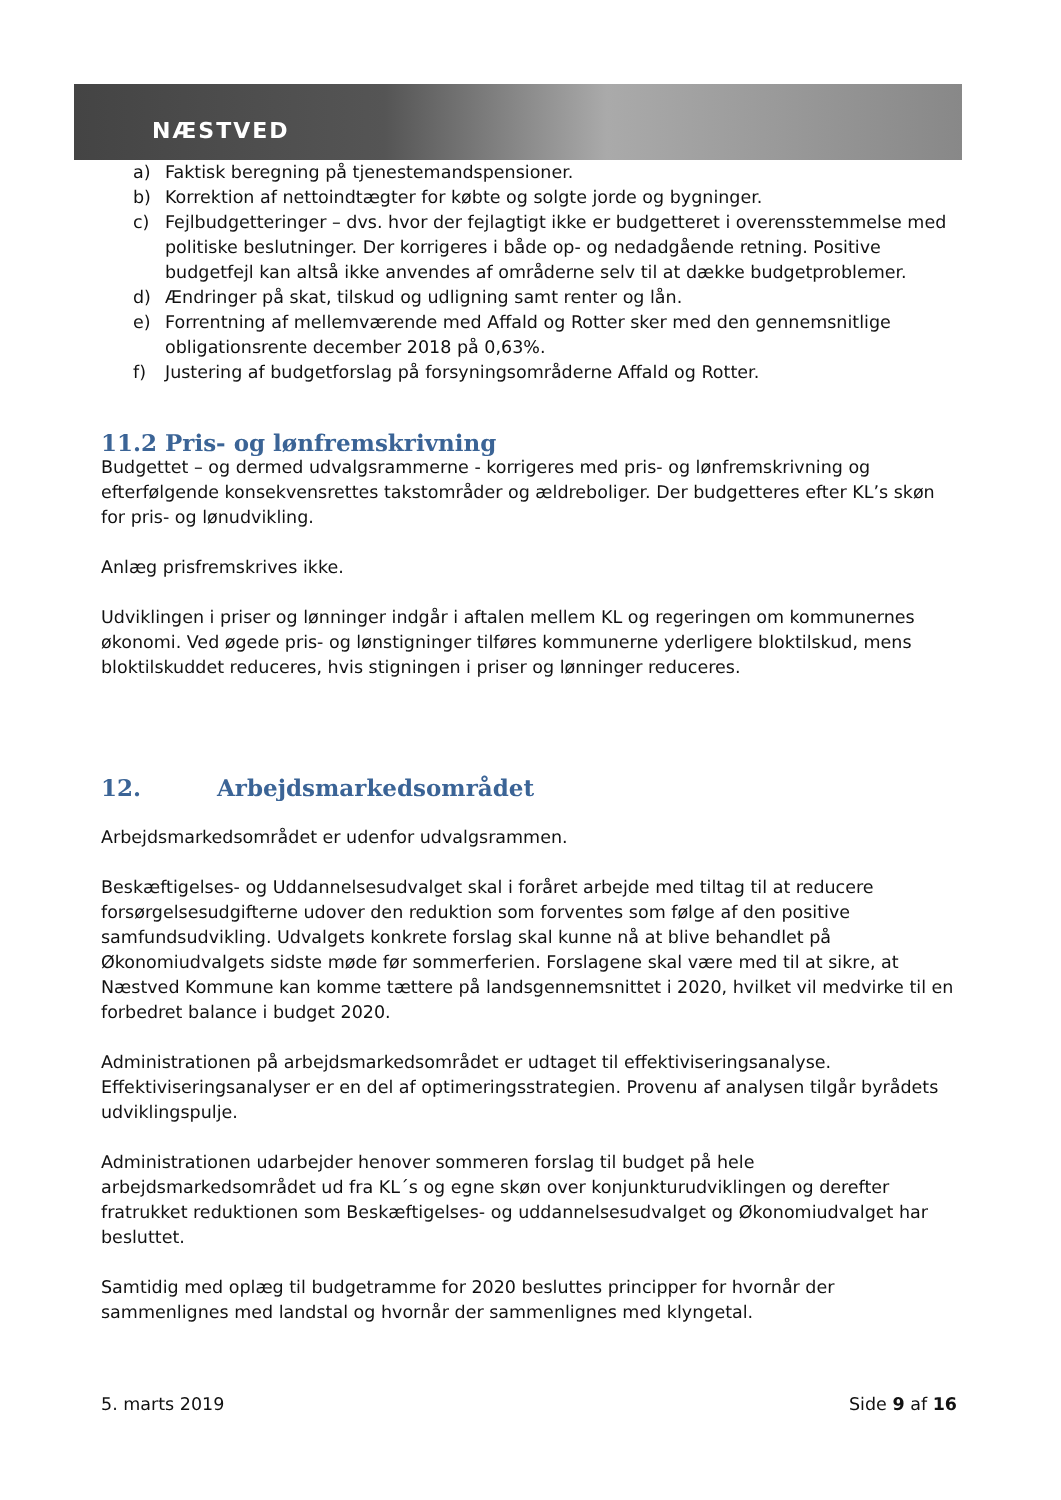NÆSTVED
a) Faktisk beregning på tjenestemandspensioner.
b) Korrektion af nettoindtægter for købte og solgte jorde og bygninger.
c) Fejlbudgetteringer – dvs. hvor der fejlagtigt ikke er budgetteret i overensstemmelse med politiske beslutninger. Der korrigeres i både op- og nedadgående retning. Positive budgetfejl kan altså ikke anvendes af områderne selv til at dække budgetproblemer.
d) Ændringer på skat, tilskud og udligning samt renter og lån.
e) Forrentning af mellemværende med Affald og Rotter sker med den gennemsnitlige obligationsrente december 2018 på 0,63%.
f) Justering af budgetforslag på forsyningsområderne Affald og Rotter.
11.2 Pris- og lønfremskrivning
Budgettet – og dermed udvalgsrammerne - korrigeres med pris- og lønfremskrivning og efterfølgende konsekvensrettes takstområder og ældreboliger. Der budgetteres efter KL’s skøn for pris- og lønudvikling.
Anlæg prisfremskrives ikke.
Udviklingen i priser og lønninger indgår i aftalen mellem KL og regeringen om kommunernes økonomi. Ved øgede pris- og lønstigninger tilføres kommunerne yderligere bloktilskud, mens bloktilskuddet reduceres, hvis stigningen i priser og lønninger reduceres.
12. Arbejdsmarkedsområdet
Arbejdsmarkedsområdet er udenfor udvalgsrammen.
Beskæftigelses- og Uddannelsesudvalget skal i foråret arbejde med tiltag til at reducere forsørgelsesudgifterne udover den reduktion som forventes som følge af den positive samfundsudvikling. Udvalgets konkrete forslag skal kunne nå at blive behandlet på Økonomiudvalgets sidste møde før sommerferien. Forslagene skal være med til at sikre, at Næstved Kommune kan komme tættere på landsgennemsnittet i 2020, hvilket vil medvirke til en forbedret balance i budget 2020.
Administrationen på arbejdsmarkedsområdet er udtaget til effektiviseringsanalyse. Effektiviseringsanalyser er en del af optimeringsstrategien. Provenu af analysen tilgår byrådets udviklingspulje.
Administrationen udarbejder henover sommeren forslag til budget på hele arbejdsmarkedsområdet ud fra KL´s og egne skøn over konjunkturudviklingen og derefter fratrukket reduktionen som Beskæftigelses- og uddannelsesudvalget og Økonomiudvalget har besluttet.
Samtidig med oplæg til budgetramme for 2020 besluttes principper for hvornår der sammenlignes med landstal og hvornår der sammenlignes med klyngetal.
5. marts 2019 Side 9 af 16